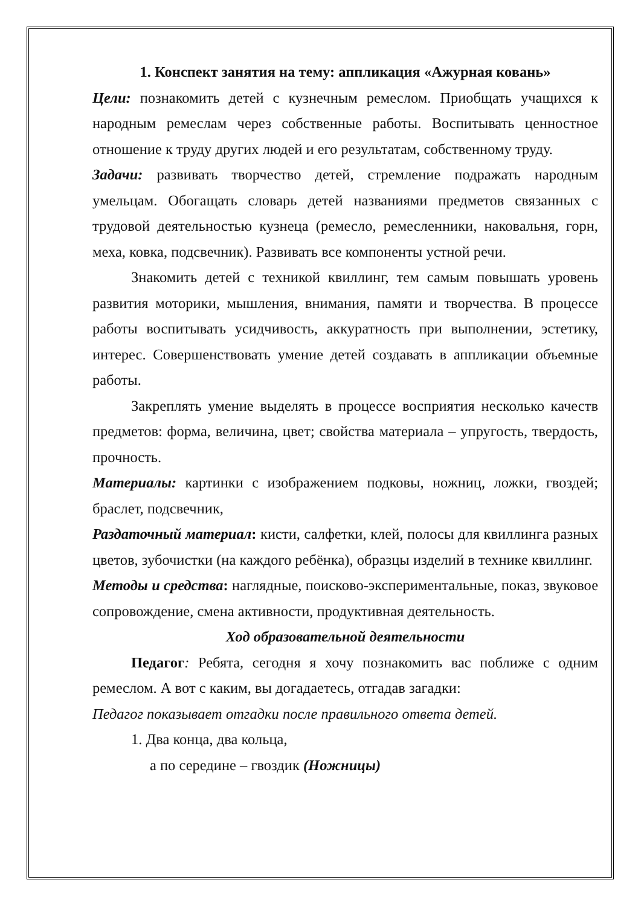1. Конспект занятия на тему: аппликация «Ажурная ковань»
Цели: познакомить детей с кузнечным ремеслом. Приобщать учащихся к народным ремеслам через собственные работы. Воспитывать ценностное отношение к труду других людей и его результатам, собственному труду.
Задачи: развивать творчество детей, стремление подражать народным умельцам. Обогащать словарь детей названиями предметов связанных с трудовой деятельностью кузнеца (ремесло, ремесленники, наковальня, горн, меха, ковка, подсвечник). Развивать все компоненты устной речи.
Знакомить детей с техникой квиллинг, тем самым повышать уровень развития моторики, мышления, внимания, памяти и творчества. В процессе работы воспитывать усидчивость, аккуратность при выполнении, эстетику, интерес. Совершенствовать умение детей создавать в аппликации объемные работы.
Закреплять умение выделять в процессе восприятия несколько качеств предметов: форма, величина, цвет; свойства материала – упругость, твердость, прочность.
Материалы: картинки с изображением подковы, ножниц, ложки, гвоздей; браслет, подсвечник,
Раздаточный материал: кисти, салфетки, клей, полосы для квиллинга разных цветов, зубочистки (на каждого ребёнка), образцы изделий в технике квиллинг.
Методы и средства: наглядные, поисково-экспериментальные, показ, звуковое сопровождение, смена активности, продуктивная деятельность.
Ход образовательной деятельности
Педагог: Ребята, сегодня я хочу познакомить вас поближе с одним ремеслом. А вот с каким, вы догадаетесь, отгадав загадки:
Педагог показывает отгадки после правильного ответа детей.
1. Два конца, два кольца,
а по середине – гвоздик (Ножницы)